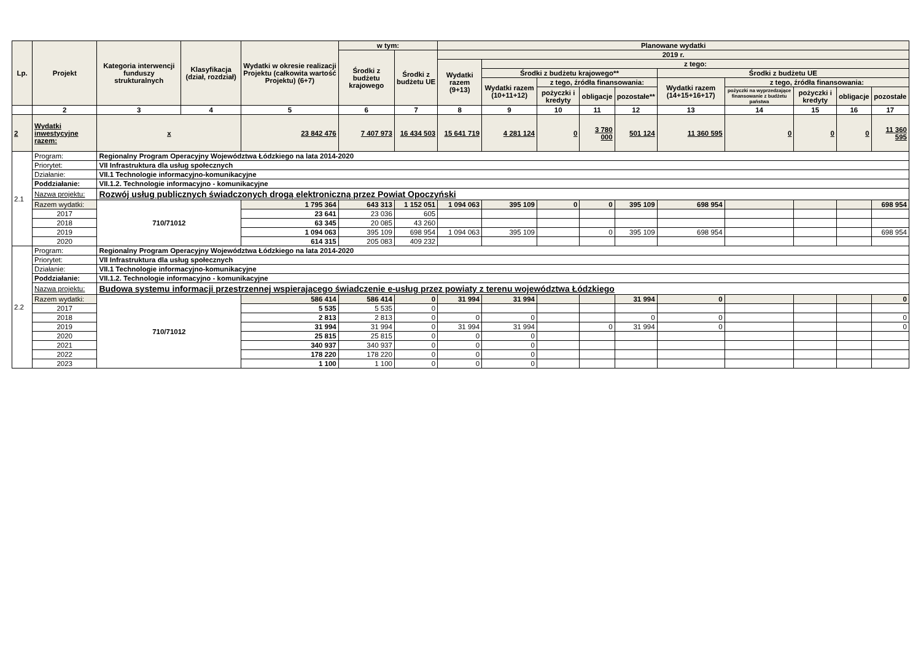| Lp. | Projekt | Kategoria interwencji funduszy strukturalnych | Klasyfikacja (dział, rozdział) | Wydatki w okresie realizacji Projektu (całkowita wartość Projektu) (6+7) | w tym: | | Planowane wydatki | | | | | | | | | |
| --- | --- | --- | --- | --- | --- | --- | --- | --- | --- | --- | --- | --- | --- | --- | --- | --- |
| | | | | | Środki z budżetu krajowego | Środki z budżetu UE | 2019 r. | | | | | | | | | |
| | | | | | | | Wydatki razem (9+13) | z tego: | | | | | | | | |
| | | | | | | | | Środki z budżetu krajowego** | | | | Środki z budżetu UE | | | | |
| | | | | | | | | Wydatki razem (10+11+12) | z tego, źródła finansowania: | | | Wydatki razem (14+15+16+17) | z tego, źródła finansowania: | | | |
| | | | | | | | | | pożyczki i kredyty | obligacje | pozostałe** | | pożyczki na wyprzedzające finansowanie z budżetu państwa | pożyczki i kredyty | obligacje | pozostałe |
| | 2 | 3 | 4 | 5 | 6 | 7 | 8 | 9 | 10 | 11 | 12 | 13 | 14 | 15 | 16 | 17 |
| 2 | Wydatki inwestycyjne razem: | x | | 23 842 476 | 7 407 973 | 16 434 503 | 15 641 719 | 4 281 124 | 0 | 3 780 000 | 501 124 | 11 360 595 | 0 | 0 | 0 | 11 360 595 |
| 2.1 | Program: | Regionalny Program Operacyjny Województwa Łódzkiego na lata 2014-2020 | | | | | | | | | | | | | | |
| | Priorytet: | VII Infrastruktura dla usług społecznych | | | | | | | | | | | | | | |
| | Działanie: | VII.1 Technologie informacyjno-komunikacyjne | | | | | | | | | | | | | | |
| | Poddziałanie: | VII.1.2. Technologie informacyjno - komunikacyjne | | | | | | | | | | | | | | |
| | Nazwa projektu: | Rozwój usług publicznych świadczonych drogą elektroniczną przez Powiat Opoczyński | | | | | | | | | | | | | | |
| | Razem wydatki: | 710/71012 | | 1 795 364 | 643 313 | 1 152 051 | 1 094 063 | 395 109 | 0 | 0 | 395 109 | 698 954 | | | | 698 954 |
| | 2017 | | | 23 641 | 23 036 | 605 | | | | | | | | | | |
| | 2018 | | | 63 345 | 20 085 | 43 260 | | | | | | | | | | |
| | 2019 | | | 1 094 063 | 395 109 | 698 954 | 1 094 063 | 395 109 | | 0 | 395 109 | 698 954 | | | | 698 954 |
| | 2020 | | | 614 315 | 205 083 | 409 232 | | | | | | | | | | |
| 2.2 | Program: | Regionalny Program Operacyjny Województwa Łódzkiego na lata 2014-2020 | | | | | | | | | | | | | | |
| | Priorytet: | VII Infrastruktura dla usług społecznych | | | | | | | | | | | | | | |
| | Działanie: | VII.1 Technologie informacyjno-komunikacyjne | | | | | | | | | | | | | | |
| | Poddziałanie: | VII.1.2. Technologie informacyjno - komunikacyjne | | | | | | | | | | | | | | |
| | Nazwa projektu: | Budowa systemu informacji przestrzennej wspierającego świadczenie e-usług przez powiaty z terenu województwa Łódzkiego | | | | | | | | | | | | | | |
| | Razem wydatki: | 710/71012 | | 586 414 | 586 414 | 0 | 31 994 | 31 994 | | | 31 994 | 0 | | | | 0 |
| | 2017 | | | 5 535 | 5 535 | 0 | | | | | | | | | | |
| | 2018 | | | 2 813 | 2 813 | 0 | 0 | 0 | | | 0 | 0 | | | | 0 |
| | 2019 | | | 31 994 | 31 994 | 0 | 31 994 | 31 994 | | 0 | 31 994 | 0 | | | | 0 |
| | 2020 | | | 25 815 | 25 815 | 0 | 0 | 0 | | | | | | | | |
| | 2021 | | | 340 937 | 340 937 | 0 | 0 | 0 | | | | | | | | |
| | 2022 | | | 178 220 | 178 220 | 0 | 0 | 0 | | | | | | | | |
| | 2023 | | | 1 100 | 1 100 | 0 | 0 | 0 | | | | | | | | |